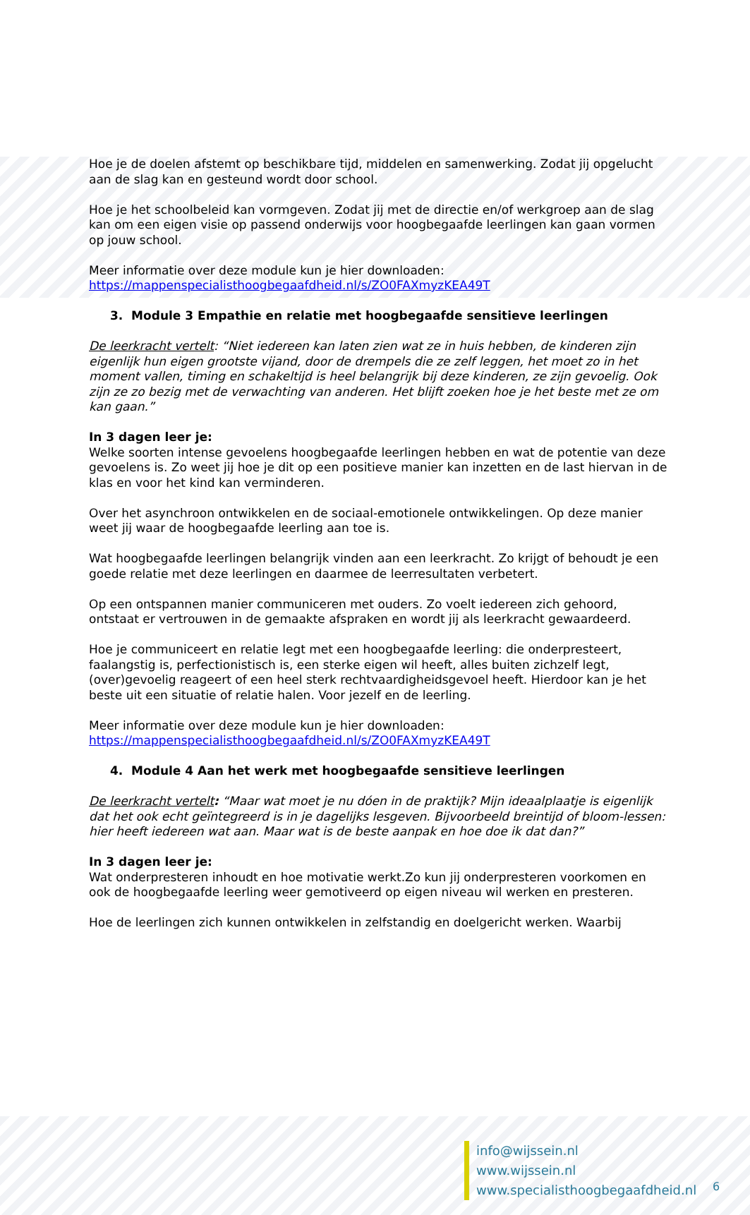Hoe je de doelen afstemt op beschikbare tijd, middelen en samenwerking. Zodat jij opgelucht aan de slag kan en gesteund wordt door school.
Hoe je het schoolbeleid kan vormgeven. Zodat jij met de directie en/of werkgroep aan de slag kan om een eigen visie op passend onderwijs voor hoogbegaafde leerlingen kan gaan vormen op jouw school.
Meer informatie over deze module kun je hier downloaden:
https://mappenspecialisthoogbegaafdheid.nl/s/ZO0FAXmyzKEA49T
3. Module 3 Empathie en relatie met hoogbegaafde sensitieve leerlingen
De leerkracht vertelt: “Niet iedereen kan laten zien wat ze in huis hebben, de kinderen zijn eigenlijk hun eigen grootste vijand, door de drempels die ze zelf leggen, het moet zo in het moment vallen, timing en schakeltijd is heel belangrijk bij deze kinderen, ze zijn gevoelig. Ook zijn ze zo bezig met de verwachting van anderen. Het blijft zoeken hoe je het beste met ze om kan gaan.”
In 3 dagen leer je:
Welke soorten intense gevoelens hoogbegaafde leerlingen hebben en wat de potentie van deze gevoelens is. Zo weet jij hoe je dit op een positieve manier kan inzetten en de last hiervan in de klas en voor het kind kan verminderen.
Over het asynchroon ontwikkelen en de sociaal-emotionele ontwikkelingen. Op deze manier weet jij waar de hoogbegaafde leerling aan toe is.
Wat hoogbegaafde leerlingen belangrijk vinden aan een leerkracht. Zo krijgt of behoudt je een goede relatie met deze leerlingen en daarmee de leerresultaten verbetert.
Op een ontspannen manier communiceren met ouders. Zo voelt iedereen zich gehoord, ontstaat er vertrouwen in de gemaakte afspraken en wordt jij als leerkracht gewaardeerd.
Hoe je communiceert en relatie legt met een hoogbegaafde leerling: die onderpresteert, faalangstig is, perfectionistisch is, een sterke eigen wil heeft, alles buiten zichzelf legt, (over)gevoelig reageert of een heel sterk rechtvaardigheidsgevoel heeft. Hierdoor kan je het beste uit een situatie of relatie halen. Voor jezelf en de leerling.
Meer informatie over deze module kun je hier downloaden:
https://mappenspecialisthoogbegaafdheid.nl/s/ZO0FAXmyzKEA49T
4. Module 4 Aan het werk met hoogbegaafde sensitieve leerlingen
De leerkracht vertelt: “Maar wat moet je nu dóen in de praktijk? Mijn ideaalplaatje is eigenlijk dat het ook echt geïntegreerd is in je dagelijks lesgeven. Bijvoorbeeld breintijd of bloom-lessen: hier heeft iedereen wat aan. Maar wat is de beste aanpak en hoe doe ik dat dan?”
In 3 dagen leer je:
Wat onderpresteren inhoudt en hoe motivatie werkt.Zo kun jij onderpresteren voorkomen en ook de hoogbegaafde leerling weer gemotiveerd op eigen niveau wil werken en presteren.
Hoe de leerlingen zich kunnen ontwikkelen in zelfstandig en doelgericht werken. Waarbij
info@wijssein.nl
www.wijssein.nl
www.specialisthoogbegaafdheid.nl
6